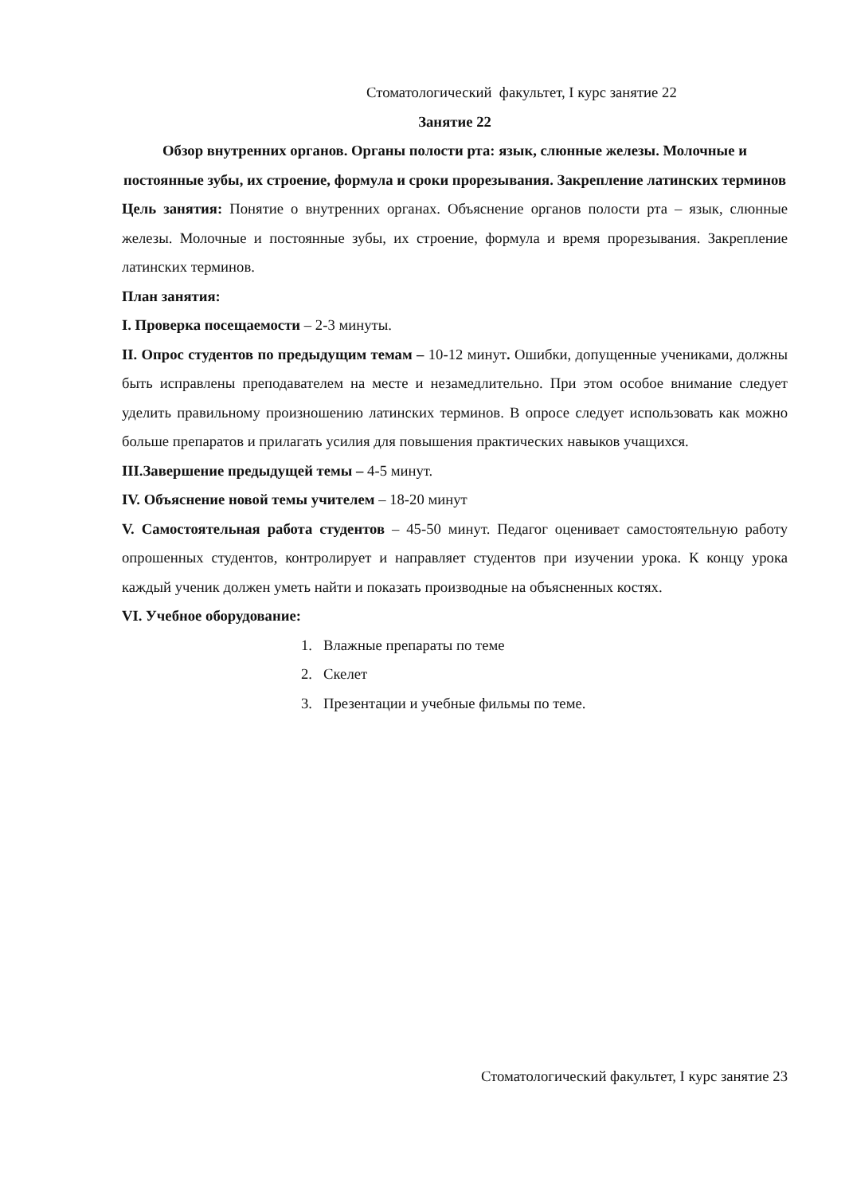Стоматологический факультет, I курс занятие 22
Занятие 22
Обзор внутренних органов. Органы полости рта: язык, слюнные железы. Молочные и постоянные зубы, их строение, формула и сроки прорезывания. Закрепление латинских терминов
Цель занятия: Понятие о внутренних органах. Объяснение органов полости рта – язык, слюнные железы. Молочные и постоянные зубы, их строение, формула и время прорезывания. Закрепление латинских терминов.
План занятия:
I. Проверка посещаемости – 2-3 минуты.
II. Опрос студентов по предыдущим темам – 10-12 минут. Ошибки, допущенные учениками, должны быть исправлены преподавателем на месте и незамедлительно. При этом особое внимание следует уделить правильному произношению латинских терминов. В опросе следует использовать как можно больше препаратов и прилагать усилия для повышения практических навыков учащихся.
III.Завершение предыдущей темы – 4-5 минут.
IV. Объяснение новой темы учителем – 18-20 минут
V. Самостоятельная работа студентов – 45-50 минут. Педагог оценивает самостоятельную работу опрошенных студентов, контролирует и направляет студентов при изучении урока. К концу урока каждый ученик должен уметь найти и показать производные на объясненных костях.
VI. Учебное оборудование:
1. Влажные препараты по теме
2. Скелет
3. Презентации и учебные фильмы по теме.
Стоматологический факультет, I курс занятие 23